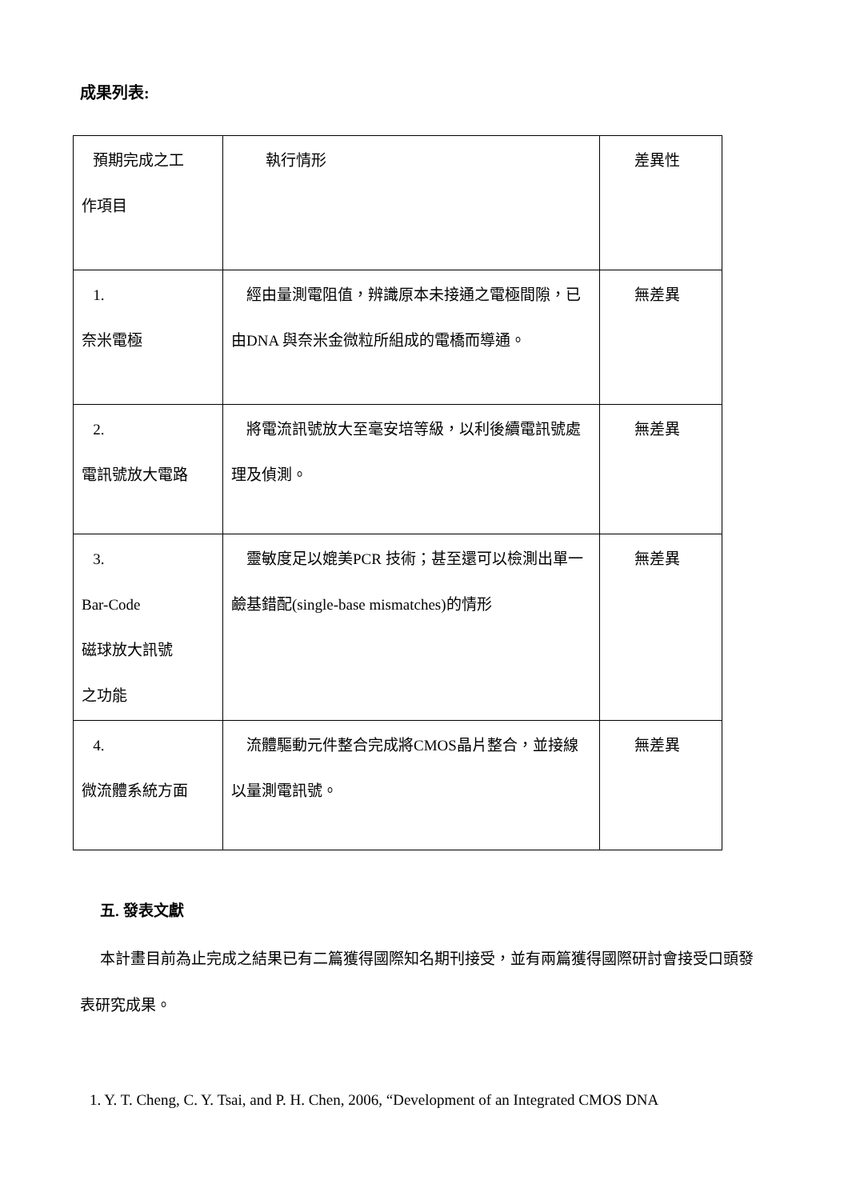成果列表:
| 預期完成之工 作項目 | 執行情形 | 差異性 |
| 1. 奈米電極 | 經由量測電阻值，辨識原本未接通之電極間隙，已由DNA 與奈米金微粒所組成的電橋而導通。 | 無差異 |
| 2. 電訊號放大電路 | 將電流訊號放大至毫安培等級，以利後續電訊號處理及偵測。 | 無差異 |
| 3. Bar-Code 磁球放大訊號 之功能 | 靈敏度足以媲美PCR 技術；甚至還可以檢測出單一鹼基錯配(single-base mismatches)的情形 | 無差異 |
| 4. 微流體系統方面 | 流體驅動元件整合完成將CMOS晶片整合，並接線以量測電訊號。 | 無差異 |
五. 發表文獻
本計畫目前為止完成之結果已有二篇獲得國際知名期刊接受，並有兩篇獲得國際研討會接受口頭發表研究成果。
1. Y. T. Cheng, C. Y. Tsai, and P. H. Chen, 2006, “Development of an Integrated CMOS DNA